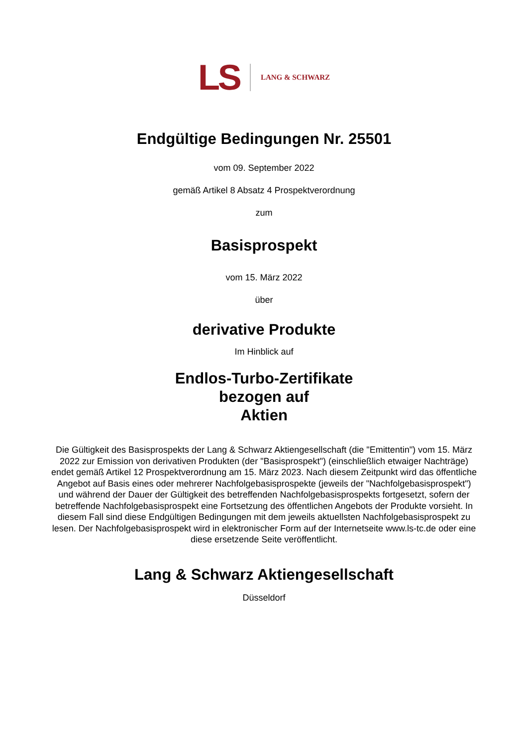LS LANG & SCHWARZ
Endgültige Bedingungen Nr. 25501
vom 09. September 2022
gemäß Artikel 8 Absatz 4 Prospektverordnung
zum
Basisprospekt
vom 15. März 2022
über
derivative Produkte
Im Hinblick auf
Endlos-Turbo-Zertifikate
bezogen auf
Aktien
Die Gültigkeit des Basisprospekts der Lang & Schwarz Aktiengesellschaft (die "Emittentin") vom 15. März 2022 zur Emission von derivativen Produkten (der "Basisprospekt") (einschließlich etwaiger Nachträge) endet gemäß Artikel 12 Prospektverordnung am 15. März 2023. Nach diesem Zeitpunkt wird das öffentliche Angebot auf Basis eines oder mehrerer Nachfolgebasisprospekte (jeweils der "Nachfolgebasisprospekt") und während der Dauer der Gültigkeit des betreffenden Nachfolgebasisprospekts fortgesetzt, sofern der betreffende Nachfolgebasisprospekt eine Fortsetzung des öffentlichen Angebots der Produkte vorsieht. In diesem Fall sind diese Endgültigen Bedingungen mit dem jeweils aktuellsten Nachfolgebasisprospekt zu lesen. Der Nachfolgebasisprospekt wird in elektronischer Form auf der Internetseite www.ls-tc.de oder eine diese ersetzende Seite veröffentlicht.
Lang & Schwarz Aktiengesellschaft
Düsseldorf